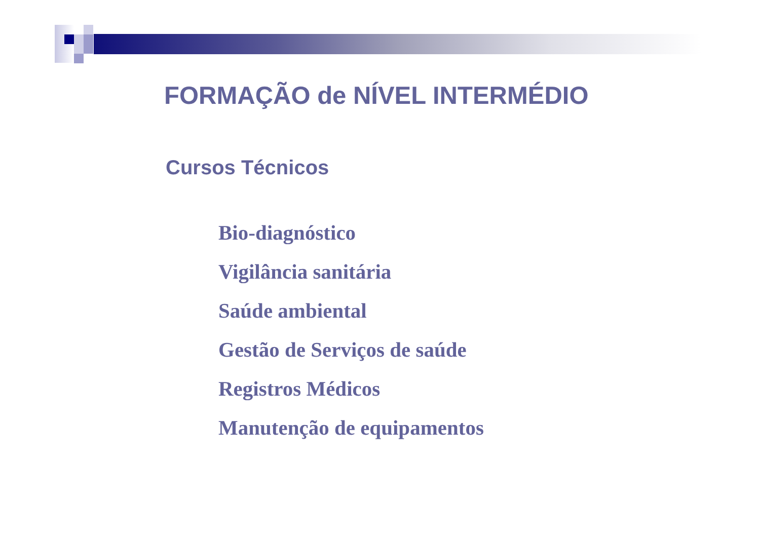FORMAÇÃO de NÍVEL INTERMÉDIO
Cursos Técnicos
Bio-diagnóstico
Vigilância sanitária
Saúde ambiental
Gestão de Serviços de saúde
Registros Médicos
Manutenção de equipamentos